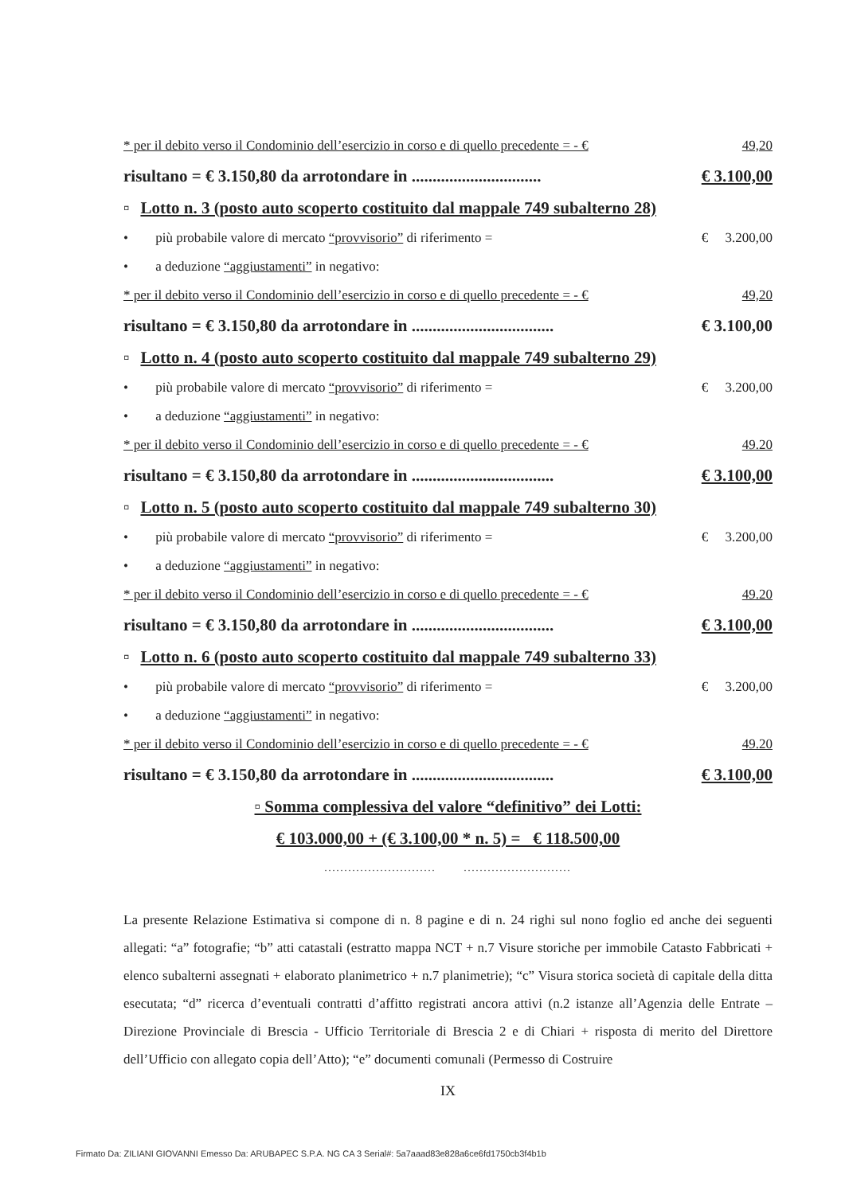* per il debito verso il Condominio dell’esercizio in corso e di quello precedente = - € 49,20
risultano = € 3.150,80 da arrotondare in ............................... € 3.100,00
▫ Lotto n. 3 (posto auto scoperto costituito dal mappale 749 subalterno 28)
• più probabile valore di mercato “provvisorio” di riferimento = € 3.200,00
• a deduzione “aggiustamenti” in negativo:
* per il debito verso il Condominio dell’esercizio in corso e di quello precedente = - € 49,20
risultano = € 3.150,80 da arrotondare in .................................. € 3.100,00
▫ Lotto n. 4 (posto auto scoperto costituito dal mappale 749 subalterno 29)
• più probabile valore di mercato “provvisorio” di riferimento = € 3.200,00
• a deduzione “aggiustamenti” in negativo:
* per il debito verso il Condominio dell’esercizio in corso e di quello precedente = - € 49.20
risultano = € 3.150,80 da arrotondare in .................................. € 3.100,00
▫ Lotto n. 5 (posto auto scoperto costituito dal mappale 749 subalterno 30)
• più probabile valore di mercato “provvisorio” di riferimento = € 3.200,00
• a deduzione “aggiustamenti” in negativo:
* per il debito verso il Condominio dell’esercizio in corso e di quello precedente = - € 49.20
risultano = € 3.150,80 da arrotondare in .................................. € 3.100,00
▫ Lotto n. 6 (posto auto scoperto costituito dal mappale 749 subalterno 33)
• più probabile valore di mercato “provvisorio” di riferimento = € 3.200,00
• a deduzione “aggiustamenti” in negativo:
* per il debito verso il Condominio dell’esercizio in corso e di quello precedente = - € 49.20
risultano = € 3.150,80 da arrotondare in .................................. € 3.100,00
▫ Somma complessiva del valore “definitivo” dei Lotti:
€ 103.000,00 + (€ 3.100,00 * n. 5) = € 118.500,00
............................ ...........................
La presente Relazione Estimativa si compone di n. 8 pagine e di n. 24 righi sul nono foglio ed anche dei seguenti allegati: “a” fotografie; “b” atti catastali (estratto mappa NCT + n.7 Visure storiche per immobile Catasto Fabbricati + elenco subalterni assegnati + elaborato planimetrico + n.7 planimetrie); “c” Visura storica società di capitale della ditta esecutata; “d” ricerca d’eventuali contratti d’affitto registrati ancora attivi (n.2 istanze all’Agenzia delle Entrate – Direzione Provinciale di Brescia - Ufficio Territoriale di Brescia 2 e di Chiari + risposta di merito del Direttore dell’Ufficio con allegato copia dell’Atto); “e” documenti comunali (Permesso di Costruire
IX
Firmato Da: ZILIANI GIOVANNI Emesso Da: ARUBAPEC S.P.A. NG CA 3 Serial#: 5a7aaad83e828a6ce6fd1750cb3f4b1b